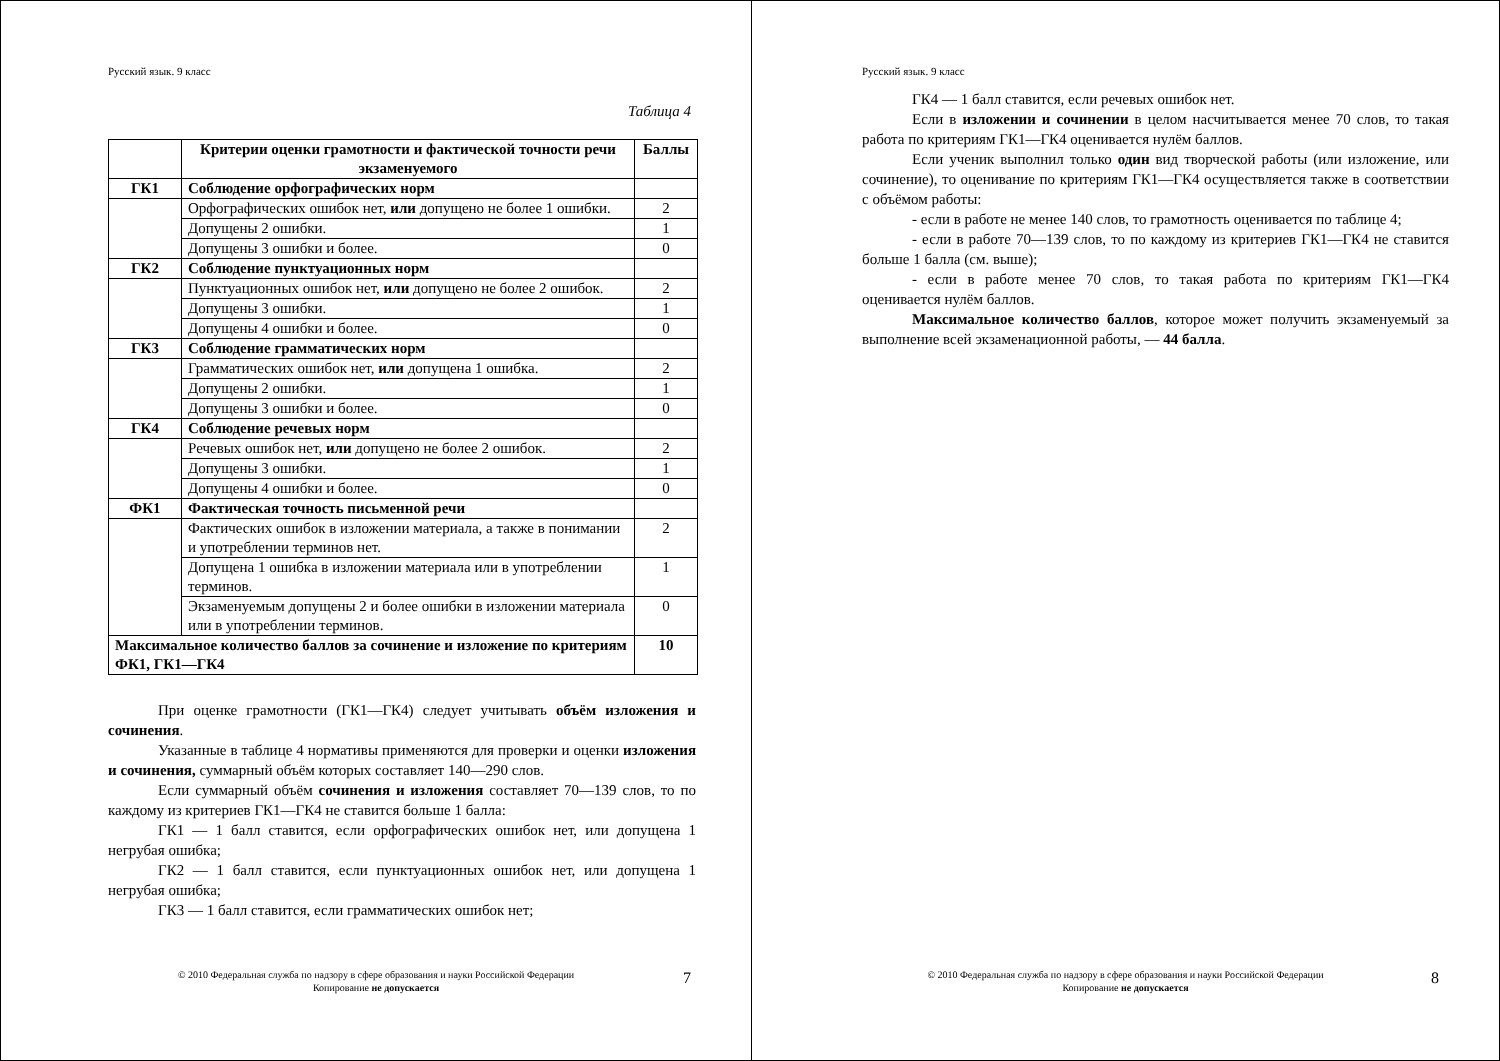Русский язык. 9 класс
Таблица 4
| | Критерии оценки грамотности и фактической точности речи экзаменуемого | Баллы |
| --- | --- | --- |
| ГК1 | Соблюдение орфографических норм | |
| | Орфографических ошибок нет, или допущено не более 1 ошибки. | 2 |
| | Допущены 2 ошибки. | 1 |
| | Допущены 3 ошибки и более. | 0 |
| ГК2 | Соблюдение пунктуационных норм | |
| | Пунктуационных ошибок нет, или допущено не более 2 ошибок. | 2 |
| | Допущены 3 ошибки. | 1 |
| | Допущены 4 ошибки и более. | 0 |
| ГК3 | Соблюдение грамматических норм | |
| | Грамматических ошибок нет, или допущена 1 ошибка. | 2 |
| | Допущены 2 ошибки. | 1 |
| | Допущены 3 ошибки и более. | 0 |
| ГК4 | Соблюдение речевых норм | |
| | Речевых ошибок нет, или допущено не более 2 ошибок. | 2 |
| | Допущены 3 ошибки. | 1 |
| | Допущены 4 ошибки и более. | 0 |
| ФК1 | Фактическая точность письменной речи | |
| | Фактических ошибок в изложении материала, а также в понимании и употреблении терминов нет. | 2 |
| | Допущена 1 ошибка в изложении материала или в употреблении терминов. | 1 |
| | Экзаменуемым допущены 2 и более ошибки в изложении материала или в употреблении терминов. | 0 |
| Максимальное количество баллов за сочинение и изложение по критериям ФК1, ГК1—ГК4 | | 10 |
При оценке грамотности (ГК1—ГК4) следует учитывать объём изложения и сочинения.
Указанные в таблице 4 нормативы применяются для проверки и оценки изложения и сочинения, суммарный объём которых составляет 140—290 слов.
Если суммарный объём сочинения и изложения составляет 70—139 слов, то по каждому из критериев ГК1—ГК4 не ставится больше 1 балла:
ГК1 — 1 балл ставится, если орфографических ошибок нет, или допущена 1 негрубая ошибка;
ГК2 — 1 балл ставится, если пунктуационных ошибок нет, или допущена 1 негрубая ошибка;
ГК3 — 1 балл ставится, если грамматических ошибок нет;
© 2010 Федеральная служба по надзору в сфере образования и науки Российской Федерации
Копирование не допускается
7
Русский язык. 9 класс
ГК4 — 1 балл ставится, если речевых ошибок нет.
Если в изложении и сочинении в целом насчитывается менее 70 слов, то такая работа по критериям ГК1—ГК4 оценивается нулём баллов.
Если ученик выполнил только один вид творческой работы (или изложение, или сочинение), то оценивание по критериям ГК1—ГК4 осуществляется также в соответствии с объёмом работы:
- если в работе не менее 140 слов, то грамотность оценивается по таблице 4;
- если в работе 70—139 слов, то по каждому из критериев ГК1—ГК4 не ставится больше 1 балла (см. выше);
- если в работе менее 70 слов, то такая работа по критериям ГК1—ГК4 оценивается нулём баллов.
Максимальное количество баллов, которое может получить экзаменуемый за выполнение всей экзаменационной работы, — 44 балла.
© 2010 Федеральная служба по надзору в сфере образования и науки Российской Федерации
Копирование не допускается
8